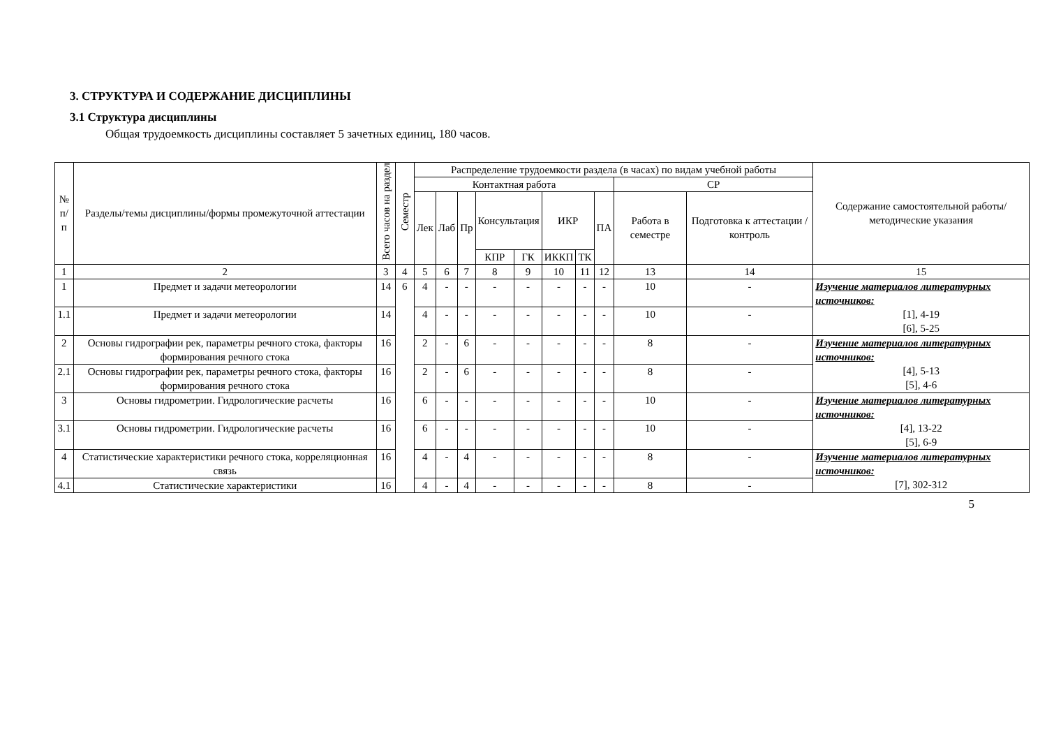3. СТРУКТУРА И СОДЕРЖАНИЕ ДИСЦИПЛИНЫ
3.1 Структура дисциплины
Общая трудоемкость дисциплины составляет 5 зачетных единиц, 180 часов.
| № п/п | Разделы/темы дисциплины/формы промежуточной аттестации | Всего часов на раздел | Семестр | Распределение трудоемкости раздела (в часах) по видам учебной работы | | | | | | | | | | Содержание самостоятельной работы/ методические указания |
| --- | --- | --- | --- | --- | --- | --- | --- | --- | --- | --- | --- | --- | --- | --- |
| | | | | Контактная работа | | | | | | | | СР | | |
| | | | | Лек | Лаб | Пр | Консультация | | ИКР | | ПА | Работа в семестре | Подготовка к аттестации /контроль | |
| | | | | | | | КПР | ГК | ИККП | ТК | | | | |
| 1 | 2 | 3 | 4 | 5 | 6 | 7 | 8 | 9 | 10 | 11 | 12 | 13 | 14 | 15 |
| 1 | Предмет и задачи метеорологии | 14 | 6 | 4 | - | - | - | - | - | - | - | 10 | - | Изучение материалов литературных источников: [1], 4-19 [6], 5-25 |
| 1.1 | Предмет и задачи метеорологии | 14 | | 4 | - | - | - | - | - | - | - | 10 | - | |
| 2 | Основы гидрографии рек, параметры речного стока, факторы формирования речного стока | 16 | | 2 | - | 6 | - | - | - | - | - | 8 | - | Изучение материалов литературных источников: [4], 5-13 [5], 4-6 |
| 2.1 | Основы гидрографии рек, параметры речного стока, факторы формирования речного стока | 16 | | 2 | - | 6 | - | - | - | - | - | 8 | - | |
| 3 | Основы гидрометрии. Гидрологические расчеты | 16 | | 6 | - | - | - | - | - | - | - | 10 | - | Изучение материалов литературных источников: [4], 13-22 [5], 6-9 |
| 3.1 | Основы гидрометрии. Гидрологические расчеты | 16 | | 6 | - | - | - | - | - | - | - | 10 | - | |
| 4 | Статистические характеристики речного стока, корреляционная связь | 16 | | 4 | - | 4 | - | - | - | - | - | 8 | - | Изучение материалов литературных источников: [7], 302-312 |
| 4.1 | Статистические характеристики | 16 | | 4 | - | 4 | - | - | - | - | - | 8 | - | |
5